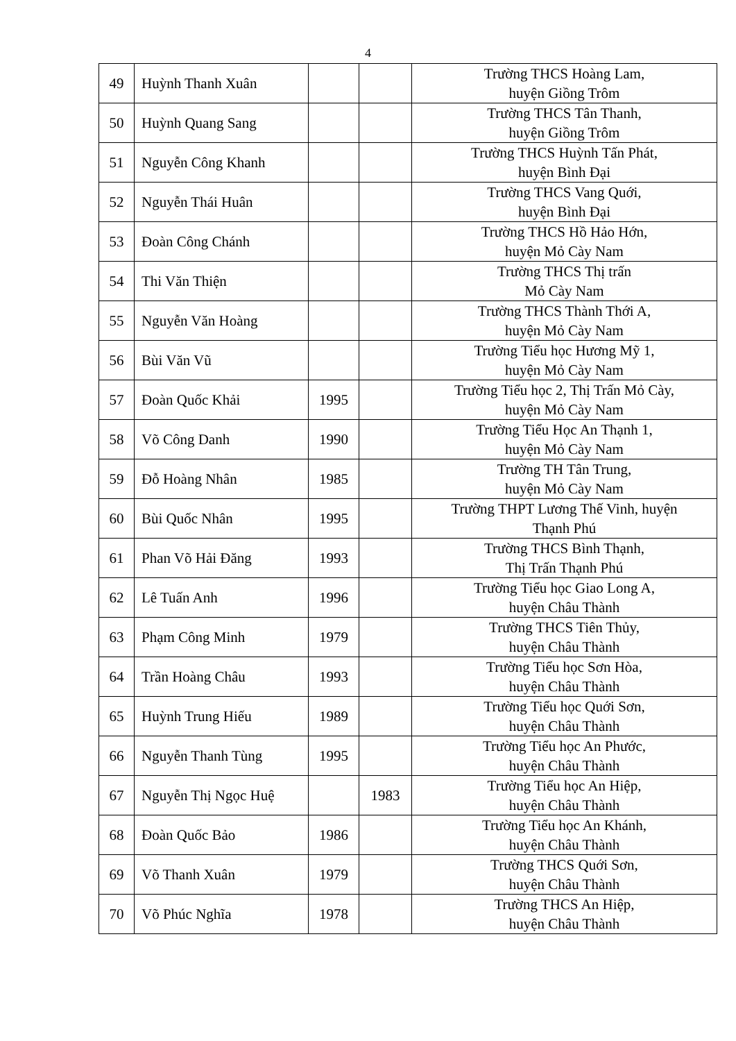4
| 49 | Huỳnh Thanh Xuân | | | Trường THCS Hoàng Lam, huyện Giồng Trôm |
| 50 | Huỳnh Quang Sang | | | Trường THCS Tân Thanh, huyện Giồng Trôm |
| 51 | Nguyễn Công Khanh | | | Trường THCS Huỳnh Tấn Phát, huyện Bình Đại |
| 52 | Nguyễn Thái Huân | | | Trường THCS Vang Quới, huyện Bình Đại |
| 53 | Đoàn Công Chánh | | | Trường THCS Hồ Hảo Hớn, huyện Mỏ Cày Nam |
| 54 | Thi Văn Thiện | | | Trường THCS Thị trấn Mỏ Cày Nam |
| 55 | Nguyễn Văn Hoàng | | | Trường THCS Thành Thới A, huyện Mỏ Cày Nam |
| 56 | Bùi Văn Vũ | | | Trường Tiểu học Hương Mỹ 1, huyện Mỏ Cày Nam |
| 57 | Đoàn Quốc Khải | 1995 | | Trường Tiểu học 2, Thị Trấn Mỏ Cày, huyện Mỏ Cày Nam |
| 58 | Võ Công Danh | 1990 | | Trường Tiểu Học An Thạnh 1, huyện Mỏ Cày Nam |
| 59 | Đỗ Hoàng Nhân | 1985 | | Trường TH Tân Trung, huyện Mỏ Cày Nam |
| 60 | Bùi Quốc Nhân | 1995 | | Trường THPT Lương Thế Vinh, huyện Thạnh Phú |
| 61 | Phan Võ Hải Đăng | 1993 | | Trường THCS Bình Thạnh, Thị Trấn Thạnh Phú |
| 62 | Lê Tuấn Anh | 1996 | | Trường Tiểu học Giao Long A, huyện Châu Thành |
| 63 | Phạm Công Minh | 1979 | | Trường THCS Tiên Thủy, huyện Châu Thành |
| 64 | Trần Hoàng Châu | 1993 | | Trường Tiểu học Sơn Hòa, huyện Châu Thành |
| 65 | Huỳnh Trung Hiếu | 1989 | | Trường Tiểu học Quới Sơn, huyện Châu Thành |
| 66 | Nguyễn Thanh Tùng | 1995 | | Trường Tiểu học An Phước, huyện Châu Thành |
| 67 | Nguyễn Thị Ngọc Huệ | | 1983 | Trường Tiểu học An Hiệp, huyện Châu Thành |
| 68 | Đoàn Quốc Bảo | 1986 | | Trường Tiểu học An Khánh, huyện Châu Thành |
| 69 | Võ Thanh Xuân | 1979 | | Trường THCS Quới Sơn, huyện Châu Thành |
| 70 | Võ Phúc Nghĩa | 1978 | | Trường THCS An Hiệp, huyện Châu Thành |